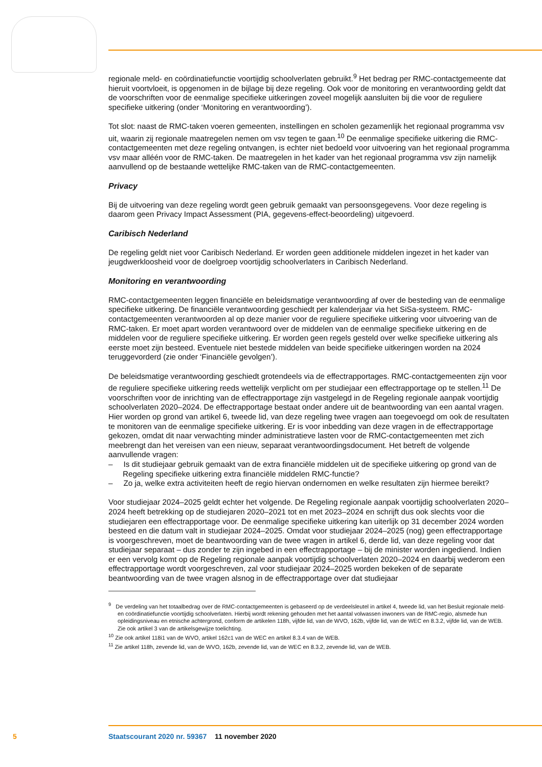regionale meld- en coördinatiefunctie voortijdig schoolverlaten gebruikt.<sup>9</sup> Het bedrag per RMC-contactgemeente dat hieruit voortvloeit, is opgenomen in de bijlage bij deze regeling. Ook voor de monitoring en verantwoording geldt dat de voorschriften voor de eenmalige specifieke uitkeringen zoveel mogelijk aansluiten bij die voor de reguliere specifieke uitkering (onder ‘Monitoring en verantwoording’).
Tot slot: naast de RMC-taken voeren gemeenten, instellingen en scholen gezamenlijk het regionaal programma vsv uit, waarin zij regionale maatregelen nemen om vsv tegen te gaan.<sup>10</sup> De eenmalige specifieke uitkering die RMC-contactgemeenten met deze regeling ontvangen, is echter niet bedoeld voor uitvoering van het regionaal programma vsv maar alléén voor de RMC-taken. De maatregelen in het kader van het regionaal programma vsv zijn namelijk aanvullend op de bestaande wettelijke RMC-taken van de RMC-contactgemeenten.
Privacy
Bij de uitvoering van deze regeling wordt geen gebruik gemaakt van persoonsgegevens. Voor deze regeling is daarom geen Privacy Impact Assessment (PIA, gegevens-effect-beoordeling) uitgevoerd.
Caribisch Nederland
De regeling geldt niet voor Caribisch Nederland. Er worden geen additionele middelen ingezet in het kader van jeugdwerkloosheid voor de doelgroep voortijdig schoolverlaters in Caribisch Nederland.
Monitoring en verantwoording
RMC-contactgemeenten leggen financiële en beleidsmatige verantwoording af over de besteding van de eenmalige specifieke uitkering. De financiële verantwoording geschiedt per kalenderjaar via het SiSa-systeem. RMC-contactgemeenten verantwoorden al op deze manier voor de reguliere specifieke uitkering voor uitvoering van de RMC-taken. Er moet apart worden verantwoord over de middelen van de eenmalige specifieke uitkering en de middelen voor de reguliere specifieke uitkering. Er worden geen regels gesteld over welke specifieke uitkering als eerste moet zijn besteed. Eventuele niet bestede middelen van beide specifieke uitkeringen worden na 2024 teruggevorderd (zie onder ‘Financiële gevolgen’).
De beleidsmatige verantwoording geschiedt grotendeels via de effectrapportages. RMC-contactgemeenten zijn voor de reguliere specifieke uitkering reeds wettelijk verplicht om per studiejaar een effectrapportage op te stellen.<sup>11</sup> De voorschriften voor de inrichting van de effectrapportage zijn vastgelegd in de Regeling regionale aanpak voortijdig schoolverlaten 2020–2024. De effectrapportage bestaat onder andere uit de beantwoording van een aantal vragen. Hier worden op grond van artikel 6, tweede lid, van deze regeling twee vragen aan toegevoegd om ook de resultaten te monitoren van de eenmalige specifieke uitkering. Er is voor inbedding van deze vragen in de effectrapportage gekozen, omdat dit naar verwachting minder administratieve lasten voor de RMC-contactgemeenten met zich meebrengt dan het vereisen van een nieuw, separaat verantwoordingsdocument. Het betreft de volgende aanvullende vragen:
– Is dit studiejaar gebruik gemaakt van de extra financiële middelen uit de specifieke uitkering op grond van de Regeling specifieke uitkering extra financiële middelen RMC-functie?
– Zo ja, welke extra activiteiten heeft de regio hiervan ondernomen en welke resultaten zijn hiermee bereikt?
Voor studiejaar 2024–2025 geldt echter het volgende. De Regeling regionale aanpak voortijdig schoolverlaten 2020–2024 heeft betrekking op de studiejaren 2020–2021 tot en met 2023–2024 en schrijft dus ook slechts voor die studiejaren een effectrapportage voor. De eenmalige specifieke uitkering kan uiterlijk op 31 december 2024 worden besteed en die datum valt in studiejaar 2024–2025. Omdat voor studiejaar 2024–2025 (nog) geen effectrapportage is voorgeschreven, moet de beantwoording van de twee vragen in artikel 6, derde lid, van deze regeling voor dat studiejaar separaat – dus zonder te zijn ingebed in een effectrapportage – bij de minister worden ingediend. Indien er een vervolg komt op de Regeling regionale aanpak voortijdig schoolverlaten 2020–2024 en daarbij wederom een effectrapportage wordt voorgeschreven, zal voor studiejaar 2024–2025 worden bekeken of de separate beantwoording van de twee vragen alsnog in de effectrapportage over dat studiejaar
<sup>9</sup> De verdeling van het totaalbedrag over de RMC-contactgemeenten is gebaseerd op de verdeelsleutel in artikel 4, tweede lid, van het Besluit regionale meld- en coördinatiefunctie voortijdig schoolverlaten. Hierbij wordt rekening gehouden met het aantal volwassen inwoners van de RMC-regio, alsmede hun opleidingsniveau en etnische achtergrond, conform de artikelen 118h, vijfde lid, van de WVO, 162b, vijfde lid, van de WEC en 8.3.2, vijfde lid, van de WEB. Zie ook artikel 3 van de artikelsgewijze toelichting.
<sup>10</sup> Zie ook artikel 118i1 van de WVO, artikel 162c1 van de WEC en artikel 8.3.4 van de WEB.
<sup>11</sup> Zie artikel 118h, zevende lid, van de WVO, 162b, zevende lid, van de WEC en 8.3.2, zevende lid, van de WEB.
5 Staatscourant 2020 nr. 59367 11 november 2020